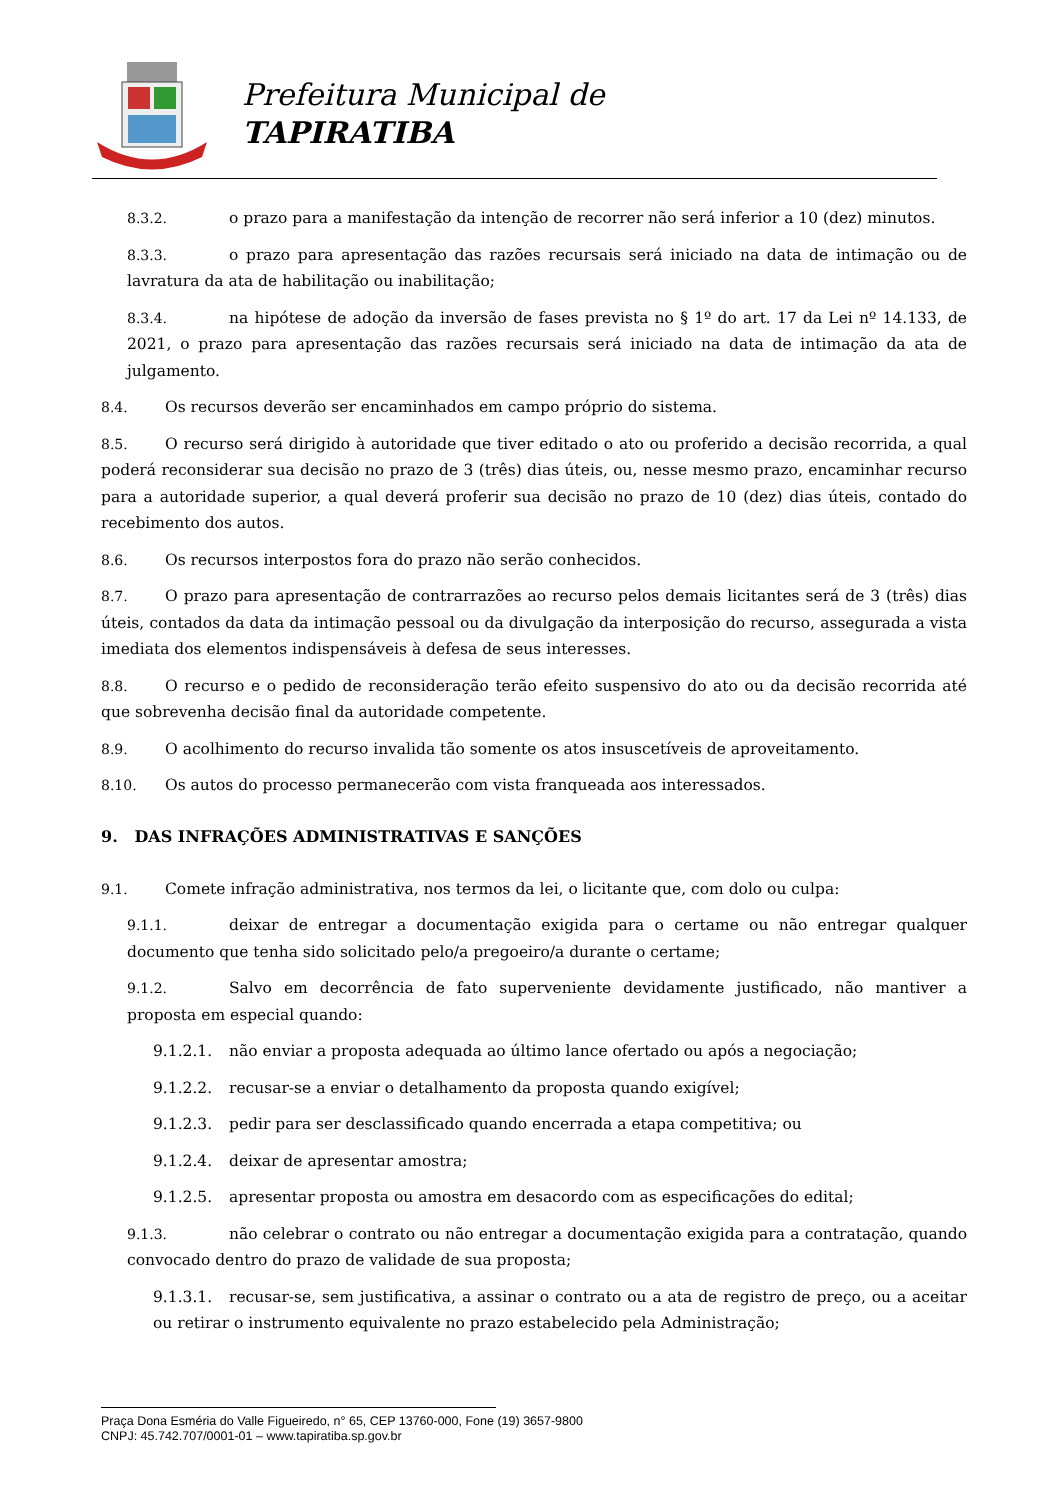Prefeitura Municipal de
TAPIRATIBA
8.3.2. o prazo para a manifestação da intenção de recorrer não será inferior a 10 (dez) minutos.
8.3.3. o prazo para apresentação das razões recursais será iniciado na data de intimação ou de lavratura da ata de habilitação ou inabilitação;
8.3.4. na hipótese de adoção da inversão de fases prevista no § 1º do art. 17 da Lei nº 14.133, de 2021, o prazo para apresentação das razões recursais será iniciado na data de intimação da ata de julgamento.
8.4. Os recursos deverão ser encaminhados em campo próprio do sistema.
8.5. O recurso será dirigido à autoridade que tiver editado o ato ou proferido a decisão recorrida, a qual poderá reconsiderar sua decisão no prazo de 3 (três) dias úteis, ou, nesse mesmo prazo, encaminhar recurso para a autoridade superior, a qual deverá proferir sua decisão no prazo de 10 (dez) dias úteis, contado do recebimento dos autos.
8.6. Os recursos interpostos fora do prazo não serão conhecidos.
8.7. O prazo para apresentação de contrarrazões ao recurso pelos demais licitantes será de 3 (três) dias úteis, contados da data da intimação pessoal ou da divulgação da interposição do recurso, assegurada a vista imediata dos elementos indispensáveis à defesa de seus interesses.
8.8. O recurso e o pedido de reconsideração terão efeito suspensivo do ato ou da decisão recorrida até que sobrevenha decisão final da autoridade competente.
8.9. O acolhimento do recurso invalida tão somente os atos insuscetíveis de aproveitamento.
8.10. Os autos do processo permanecerão com vista franqueada aos interessados.
9. DAS INFRAÇÕES ADMINISTRATIVAS E SANÇÕES
9.1. Comete infração administrativa, nos termos da lei, o licitante que, com dolo ou culpa:
9.1.1. deixar de entregar a documentação exigida para o certame ou não entregar qualquer documento que tenha sido solicitado pelo/a pregoeiro/a durante o certame;
9.1.2. Salvo em decorrência de fato superveniente devidamente justificado, não mantiver a proposta em especial quando:
9.1.2.1. não enviar a proposta adequada ao último lance ofertado ou após a negociação;
9.1.2.2. recusar-se a enviar o detalhamento da proposta quando exigível;
9.1.2.3. pedir para ser desclassificado quando encerrada a etapa competitiva; ou
9.1.2.4. deixar de apresentar amostra;
9.1.2.5. apresentar proposta ou amostra em desacordo com as especificações do edital;
9.1.3. não celebrar o contrato ou não entregar a documentação exigida para a contratação, quando convocado dentro do prazo de validade de sua proposta;
9.1.3.1. recusar-se, sem justificativa, a assinar o contrato ou a ata de registro de preço, ou a aceitar ou retirar o instrumento equivalente no prazo estabelecido pela Administração;
Praça Dona Esméria do Valle Figueiredo, n° 65, CEP 13760-000, Fone (19) 3657-9800
CNPJ: 45.742.707/0001-01 – www.tapiratiba.sp.gov.br